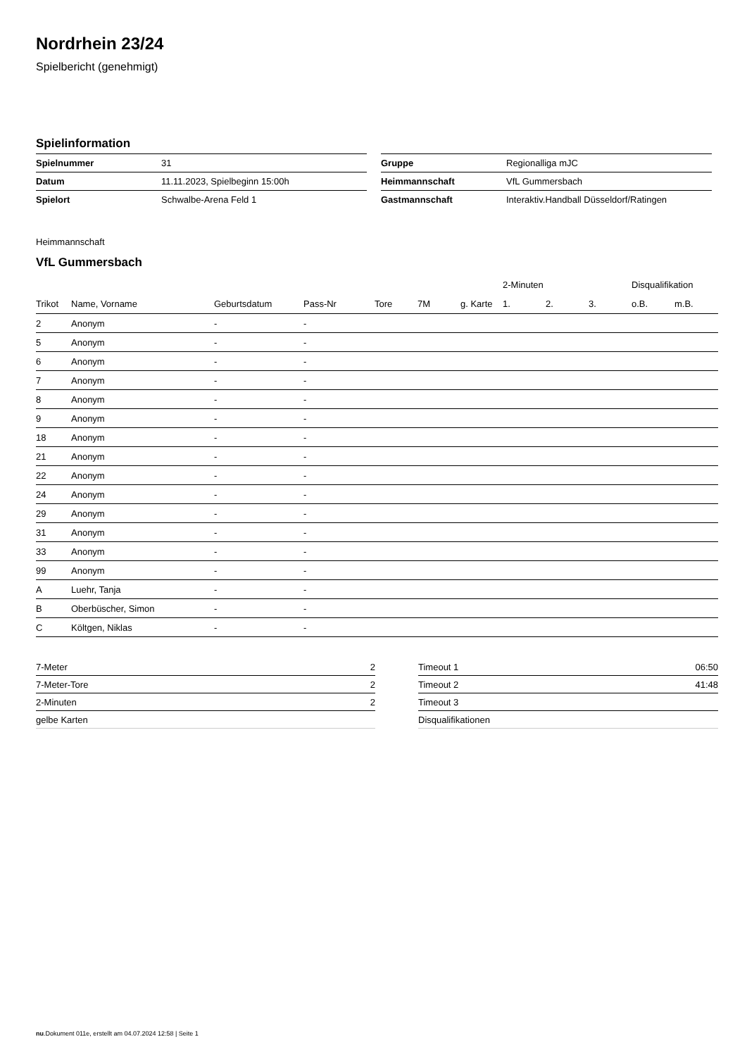Nordrhein 23/24
Spielbericht (genehmigt)
Spielinformation
| Spielnummer | 31 |
| Datum | 11.11.2023, Spielbeginn 15:00h |
| Spielort | Schwalbe-Arena Feld 1 |
| Gruppe | Regionalliga mJC |
| Heimmannschaft | VfL Gummersbach |
| Gastmannschaft | Interaktiv.Handball Düsseldorf/Ratingen |
Heimmannschaft
VfL Gummersbach
| | | | | | | | 2-Minuten | | | Disqualifikation | |
| --- | --- | --- | --- | --- | --- | --- | --- | --- | --- | --- | --- |
| Trikot | Name, Vorname | Geburtsdatum | Pass-Nr | Tore | 7M | g. Karte | 1. | 2. | 3. | o.B. | m.B. |
| 2 | Anonym | - | - | | | | | | | | |
| 5 | Anonym | - | - | | | | | | | | |
| 6 | Anonym | - | - | | | | | | | | |
| 7 | Anonym | - | - | | | | | | | | |
| 8 | Anonym | - | - | | | | | | | | |
| 9 | Anonym | - | - | | | | | | | | |
| 18 | Anonym | - | - | | | | | | | | |
| 21 | Anonym | - | - | | | | | | | | |
| 22 | Anonym | - | - | | | | | | | | |
| 24 | Anonym | - | - | | | | | | | | |
| 29 | Anonym | - | - | | | | | | | | |
| 31 | Anonym | - | - | | | | | | | | |
| 33 | Anonym | - | - | | | | | | | | |
| 99 | Anonym | - | - | | | | | | | | |
| A | Luehr, Tanja | - | - | | | | | | | | |
| B | Oberbüscher, Simon | - | - | | | | | | | | |
| C | Költgen, Niklas | - | - | | | | | | | | |
| 7-Meter | 2 |
| 7-Meter-Tore | 2 |
| 2-Minuten | 2 |
| gelbe Karten | |
| Timeout 1 | 06:50 |
| Timeout 2 | 41:48 |
| Timeout 3 | |
| Disqualifikationen | |
nu.Dokument 011e, erstellt am 04.07.2024 12:58 | Seite 1